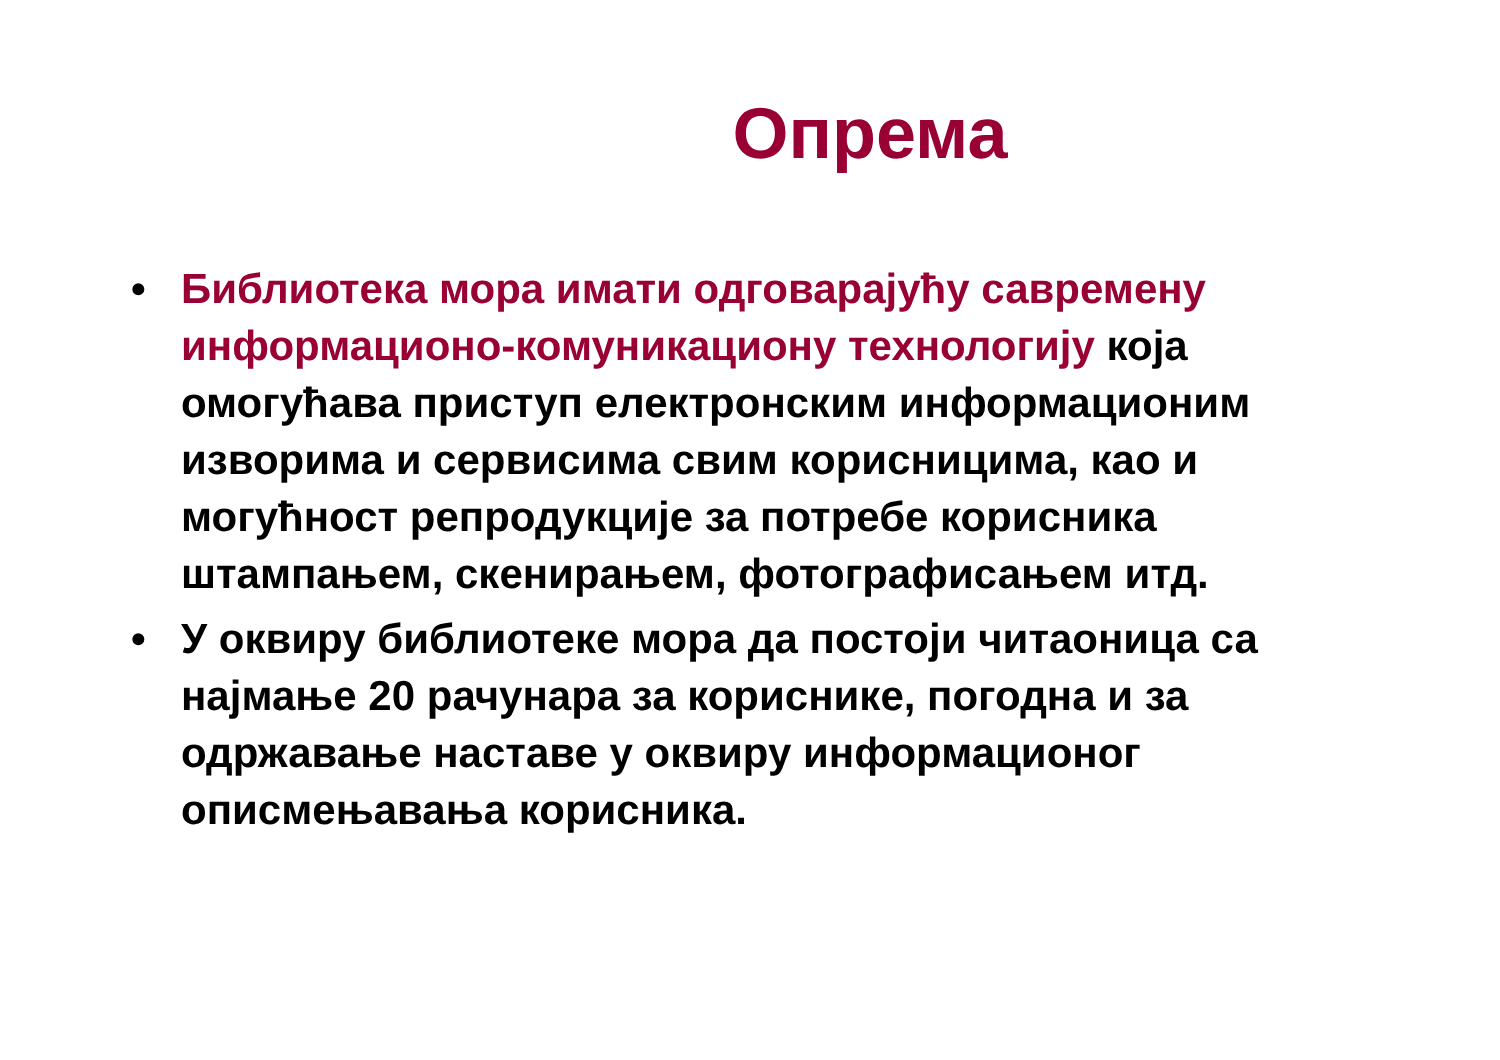Опрема
• Библиотека мора имати одговарајућу савремену информационо-комуникациону технологију која омогућава приступ електронским информационим изворима и сервисима свим корисницима, као и могућност репродукције за потребе корисника штампањем, скенирањем, фотографисањем итд.
• У оквиру библиотеке мора да постоји читаоница са најмање 20 рачунара за кориснике, погодна и за одржавање наставе у оквиру информационог описмењавања корисника.